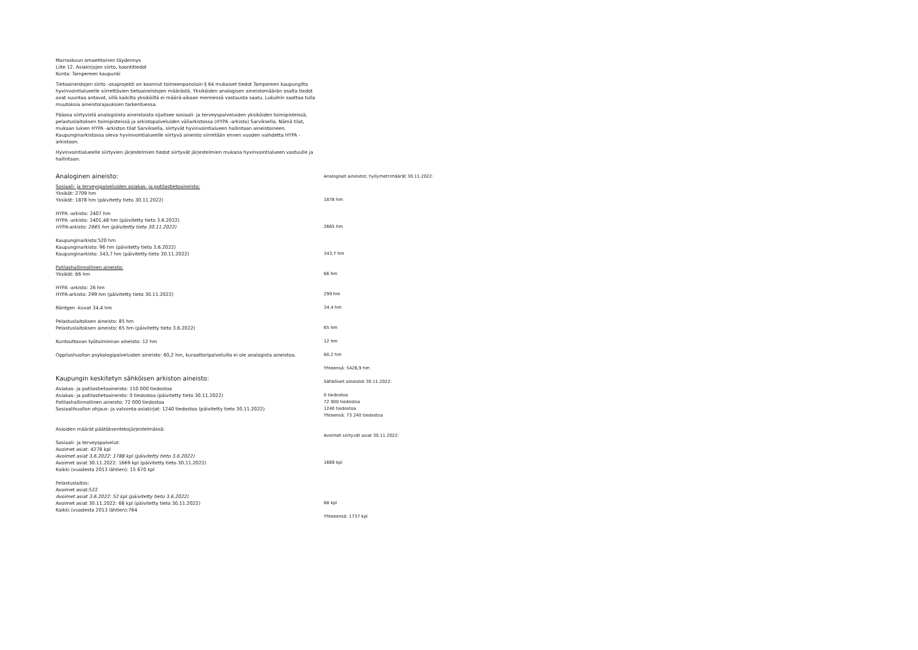Marraskuun omaehtoinen täydennys
Liite 12. Asiakirjojen siirto, koontitiedot
Kunta: Tampereen kaupunki
Tietoaineistojen siirto -osaprojekti on koonnut toimeenpanolain § 64 mukaiset tiedot Tampereen kaupungilta hyvinvointialueelle siirrettävien tietoaineistojen määrästä. Yksiköiden analogisen aineistomäärän osalta tiedot ovat suuntaa antavat, sillä kaikilta yksiköiltä ei määrä-aikaan mennessä vastausta saatu. Lukuihin saattaa tulla muutoksia aineistorajauksien tarkentuessa.
Pääosa siirtyvistä analogisista aineistoista sijaitsee sosiaali- ja terveyspalveluiden yksiköiden toimipisteissä, pelastuslaitoksen toimipisteissä ja arkistopalveluiden väliarkistossa (HYPA -arkisto) Sarviksella. Nämä tilat, mukaan lukien HYPA -arkiston tilat Sarviksella, siirtyvät hyvinvointialueen hallintaan aineistoineen. Kaupunginarkistossa oleva hyvinvointialueelle siirtyvä aineisto siirretään ennen vuoden vaihdetta HYPA -arkistoon.
Hyvinvointialueelle siirtyvien järjestelmien tiedot siirtyvät järjestelmien mukana hyvinvointialueen vastuulle ja hallintaan.
| Analoginen aineisto: | Analogiset aineistot, hyllymetrimäärät 30.11.2022: |
| Sosiaali- ja terveyspalveluiden asiakas- ja potilastietoaineisto: | |
| Yksiköt: 2709 hm | |
| Yksiköt: 1878 hm (päivitetty tieto 30.11.2022) | 1878 hm |
| HYPA -arkisto: 2407 hm | |
| HYPA -arkisto: 2401,48 hm (päivitetty tieto 3.6.2022) | |
| HYPA-arkisto: 2665 hm (päivitetty tieto 30.11.2022) | 2665 hm |
| Kaupunginarkisto:520 hm | |
| Kaupunginarkisto: 96 hm (päivitetty tieto 3.6.2022) | |
| Kaupunginarkisto: 343,7 hm (päivitetty tieto 30.11.2022) | 343,7 hm |
| Potilashallinnollinen aineisto: | |
| Yksiköt: 66 hm | 66 hm |
| HYPA -arkisto: 26 hm | |
| HYPA-arkisto: 299 hm (päivitetty tieto 30.11.2022) | 299 hm |
| Röntgen -kuvat 34,4 hm | 34,4 hm |
| Pelastuslaitoksen aineisto: 85 hm | |
| Pelastuslaitoksen aineisto: 65 hm (päivitetty tieto 3.6.2022) | 65 hm |
| Kuntouttavan työtoiminnan aineisto: 12 hm | 12 hm |
| Oppilashuollon psykologipalveluiden aineisto: 60,2 hm, kuraattoripalveluilla ei ole analogista aineistoa. | 60,2 hm |
| | Yhteensä: 5426,9 hm |
| Kaupungin keskitetyn sähköisen arkiston aineisto: | Sähköiset aineistot 30.11.2022: |
| Asiakas- ja potilastietoaineisto: 110 000 tiedostoa | |
| Asiakas- ja potilastietoaineisto: 0 tiedostoa (päivitetty tieto 30.11.2022) | 0 tiedostoa |
| Potilashallinnollinen aineisto: 72 000 tiedostoa | 72 000 tiedostoa |
| Sosiaalihuollon ohjaus- ja valvonta-asiakirjat: 1240 tiedostoa (päivitetty tieto 30.11.2022) | 1240 tiedostoa |
| | Yhteensä: 73 240 tiedostoa |
| Asioiden määrät päätöksentekojärjestelmässä: | |
| | Avoimet siirtyvät asiat 30.11.2022: |
| Sosiaali- ja terveyspalvelut: | |
| Avoimet asiat: 4278 kpl | |
| Avoimet asiat 3.6.2022: 1788 kpl (päivitetty tieto 3.6.2022) | |
| Avoimet asiat 30.11.2022: 1669 kpl (päivitetty tieto 30.11.2022) | 1669 kpl |
| Kaikki (vuodesta 2013 lähtien): 15 670 kpl | |
| Pelastuslaitos: | |
| Avoimet asiat:522 | |
| Avoimet asiat 3.6.2022: 52 kpl (päivitetty tieto 3.6.2022) | |
| Avoimet asiat 30.11.2022: 68 kpl (päivitetty tieto 30.11.2022) | 68 kpl |
| Kaikki (vuodesta 2013 lähtien):764 | |
| | Yhteeensä: 1737 kpl |